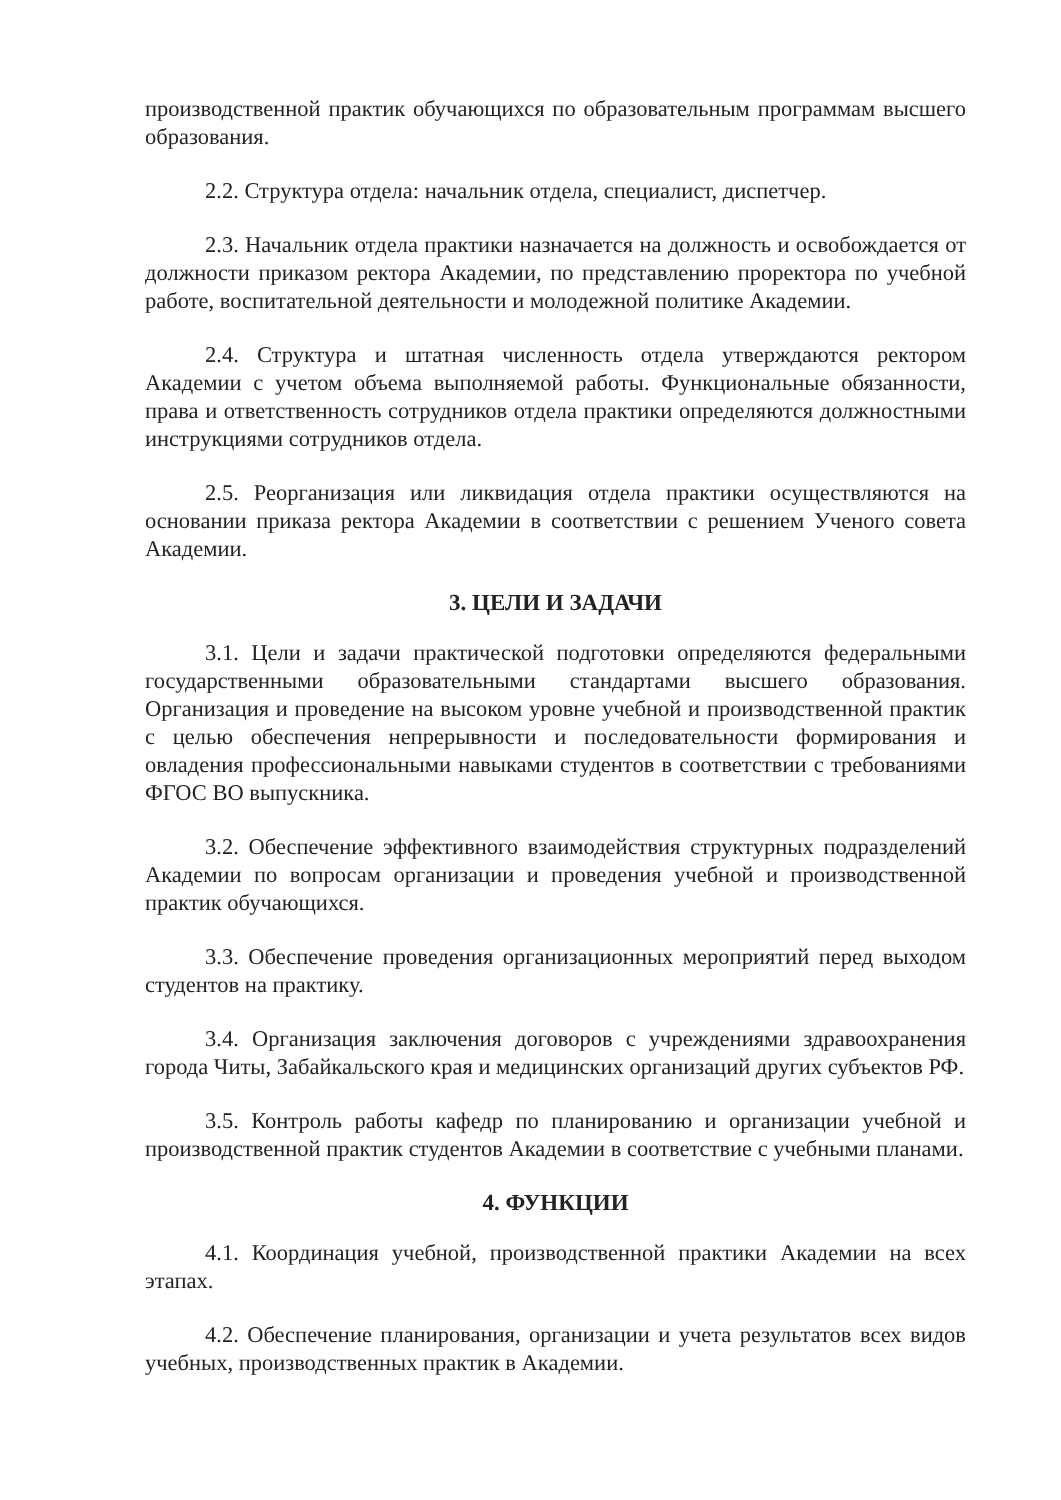производственной практик обучающихся по образовательным программам высшего образования.
2.2. Структура отдела: начальник отдела, специалист, диспетчер.
2.3. Начальник отдела практики назначается на должность и освобождается от должности приказом ректора Академии, по представлению проректора по учебной работе, воспитательной деятельности и молодежной политике Академии.
2.4. Структура и штатная численность отдела утверждаются ректором Академии с учетом объема выполняемой работы. Функциональные обязанности, права и ответственность сотрудников отдела практики определяются должностными инструкциями сотрудников отдела.
2.5. Реорганизация или ликвидация отдела практики осуществляются на основании приказа ректора Академии в соответствии с решением Ученого совета Академии.
3. ЦЕЛИ И ЗАДАЧИ
3.1. Цели и задачи практической подготовки определяются федеральными государственными образовательными стандартами высшего образования. Организация и проведение на высоком уровне учебной и производственной практик с целью обеспечения непрерывности и последовательности формирования и овладения профессиональными навыками студентов в соответствии с требованиями ФГОС ВО выпускника.
3.2. Обеспечение эффективного взаимодействия структурных подразделений Академии по вопросам организации и проведения учебной и производственной практик обучающихся.
3.3. Обеспечение проведения организационных мероприятий перед выходом студентов на практику.
3.4. Организация заключения договоров с учреждениями здравоохранения города Читы, Забайкальского края и медицинских организаций других субъектов РФ.
3.5. Контроль работы кафедр по планированию и организации учебной и производственной практик студентов Академии в соответствие с учебными планами.
4. ФУНКЦИИ
4.1. Координация учебной, производственной практики Академии на всех этапах.
4.2. Обеспечение планирования, организации и учета результатов всех видов учебных, производственных практик в Академии.